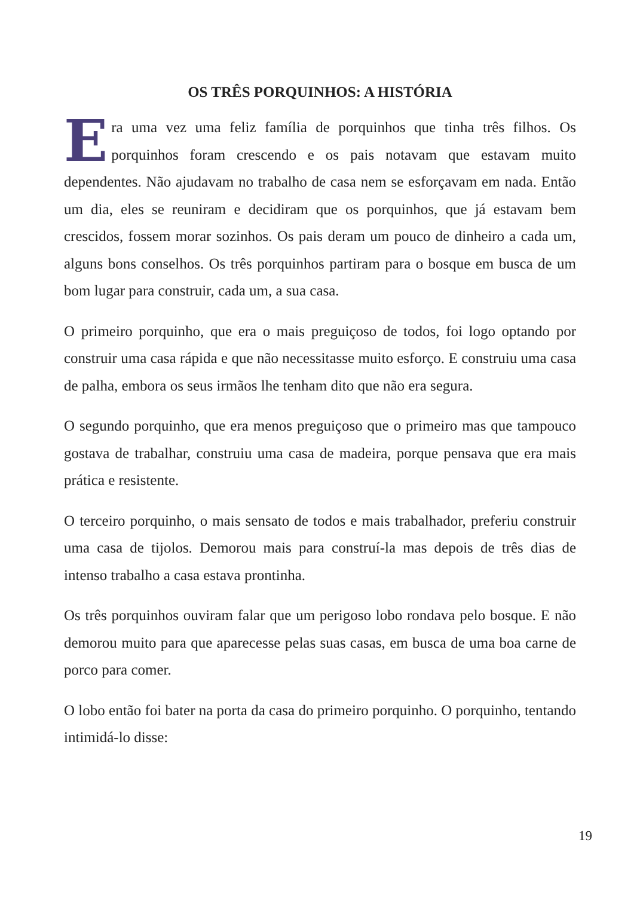OS TRÊS PORQUINHOS: A HISTÓRIA
Era uma vez uma feliz família de porquinhos que tinha três filhos. Os porquinhos foram crescendo e os pais notavam que estavam muito dependentes. Não ajudavam no trabalho de casa nem se esforçavam em nada. Então um dia, eles se reuniram e decidiram que os porquinhos, que já estavam bem crescidos, fossem morar sozinhos. Os pais deram um pouco de dinheiro a cada um, alguns bons conselhos. Os três porquinhos partiram para o bosque em busca de um bom lugar para construir, cada um, a sua casa.
O primeiro porquinho, que era o mais preguiçoso de todos, foi logo optando por construir uma casa rápida e que não necessitasse muito esforço. E construiu uma casa de palha, embora os seus irmãos lhe tenham dito que não era segura.
O segundo porquinho, que era menos preguiçoso que o primeiro mas que tampouco gostava de trabalhar, construiu uma casa de madeira, porque pensava que era mais prática e resistente.
O terceiro porquinho, o mais sensato de todos e mais trabalhador, preferiu construir uma casa de tijolos. Demorou mais para construí-la mas depois de três dias de intenso trabalho a casa estava prontinha.
Os três porquinhos ouviram falar que um perigoso lobo rondava pelo bosque. E não demorou muito para que aparecesse pelas suas casas, em busca de uma boa carne de porco para comer.
O lobo então foi bater na porta da casa do primeiro porquinho. O porquinho, tentando intimidá-lo disse:
19